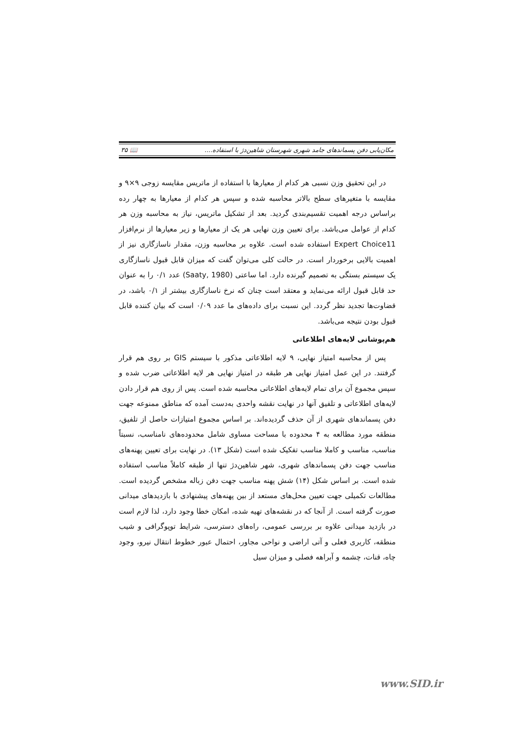مکان‌یابی دفن پسماندهای جامد شهری شهرستان شاهین‌دژ با استفاده.... 📖 ۳۵
در این تحقیق وزن نسبی هر کدام از معیارها با استفاده از ماتریس مقایسه زوجی ۹×۹ و مقایسه با متغیرهای سطح بالاتر محاسبه شده و سپس هر کدام از معیارها به چهار رده براساس درجه اهمیت تقسیم‌بندی گردید. بعد از تشکیل ماتریس، نیاز به محاسبه وزن هر کدام از عوامل می‌باشد. برای تعیین وزن نهایی هر یک از معیارها و زیر معیارها از نرم‌افزار Expert Choice11 استفاده شده است. علاوه بر محاسبه وزن، مقدار ناسازگاری نیز از اهمیت بالایی برخوردار است. در حالت کلی می‌توان گفت که میزان قابل قبول ناسازگاری یک سیستم بستگی به تصمیم گیرنده دارد. اما ساعتی (Saaty, 1980) عدد ۰/۱ را به عنوان حد قابل قبول ارائه می‌نماید و معتقد است چنان که نرخ ناسازگاری بیشتر از ۰/۱ باشد، در قضاوت‌ها تجدید نظر گردد. این نسبت برای داده‌های ما عدد ۰/۰۹ است که بیان کننده قابل قبول بودن نتیجه می‌باشد.
هم‌پوشانی لایه‌های اطلاعاتی
پس از محاسبه امتیاز نهایی، ۹ لایه اطلاعاتی مذکور با سیستم GIS بر روی هم قرار گرفتند. در این عمل امتیاز نهایی هر طبقه در امتیاز نهایی هر لایه اطلاعاتی ضرب شده و سپس مجموع آن برای تمام لایه‌های اطلاعاتی محاسبه شده است. پس از روی هم قرار دادن لایه‌های اطلاعاتی و تلفیق آنها در نهایت نقشه واحدی به‌دست آمده که مناطق ممنوعه جهت دفن پسماندهای شهری از آن حذف گردیده‌اند. بر اساس مجموع امتیازات حاصل از تلفیق، منطقه مورد مطالعه به ۴ محدوده با مساحت مساوی شامل محدوده‌های نامناسب، نسبتاً مناسب، مناسب و کاملا مناسب تفکیک شده است (شکل ۱۳). در نهایت برای تعیین پهنه‌های مناسب جهت دفن پسماندهای شهری، شهر شاهین‌دژ تنها از طبقه کاملاً مناسب استفاده شده است. بر اساس شکل (۱۴) شش پهنه مناسب جهت دفن زباله مشخص گردیده است. مطالعات تکمیلی جهت تعیین محل‌های مستعد از بین پهنه‌های پیشنهادی با بازدیدهای میدانی صورت گرفته است. از آنجا که در نقشه‌های تهیه شده، امکان خطا وجود دارد، لذا لازم است در بازدید میدانی علاوه بر بررسی عمومی، راه‌های دسترسی، شرایط توپوگرافی و شیب منطقه، کاربری فعلی و آتی اراضی و نواحی مجاور، احتمال عبور خطوط انتقال نیرو، وجود چاه، قنات، چشمه و آبراهه فصلی و میزان سیل
www.SID.ir